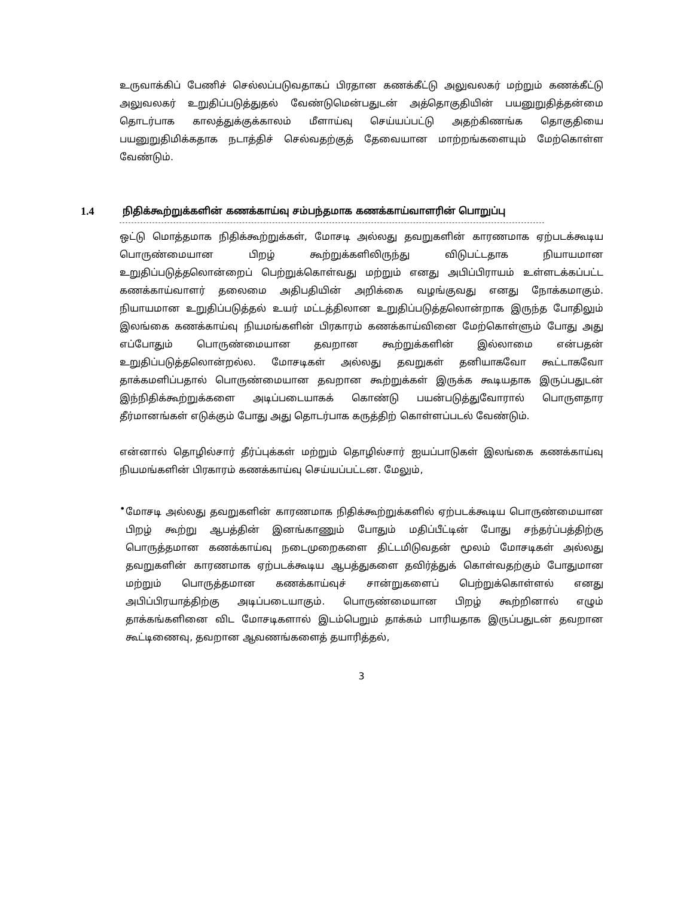உருவாக்கிப் பேணிச் செல்லப்படுவதாகப் பிரதான கணக்கீட்டு அலுவலகர் மற்றும் கணக்கீட்டு அலுவலகர் உறுதிப்படுத்துதல் வேண்டுமென்பதுடன் அத்தொகுதியின் பயனுறுதித்தன்மை தொடர்பாக காலத்துக்குக்காலம் மீளாய்வு செய்யப்பட்டு அதற்கிணங்க தொகுதியை பயனுறுதிமிக்கதாக நடாத்திச் செல்வதற்குத் தேவையான மாற்றங்களையும் மேற்கொள்ள வேண்டும்.
1.4 நிதிக்கூற்றுக்களின் கணக்காய்வு சம்பந்தமாக கணக்காய்வாளரின் பொறுப்பு
ஒட்டு மொத்தமாக நிதிக்கூற்றுக்கள், மோசடி அல்லது தவறுகளின் காரணமாக ஏற்படக்கூடிய பொருண்மையான பிறழ் கூற்றுக்களிலிருந்து விடுபட்டதாக நியாயமான உறுதிப்படுத்தலொன்றைப் பெற்றுக்கொள்வது மற்றும் எனது அபிப்பிராயம் உள்ளடக்கப்பட்ட கணக்காய்வாளர் தலைமை அதிபதியின் அறிக்கை வழங்குவது எனது நோக்கமாகும். நியாயமான உறுதிப்படுத்தல் உயர் மட்டத்திலான உறுதிப்படுத்தலொன்றாக இருந்த போதிலும் இலங்கை கணக்காய்வு நியமங்களின் பிரகாரம் கணக்காய்வினை மேற்கொள்ளும் போது அது எப்போதும் பொருண்மையான தவறான கூற்றுக்களின் இல்லாமை என்பதன் உறுதிப்படுத்தலொன்றல்ல. மோசடிகள் அல்லது தவறுகள் தனியாகவோ கூட்டாகவோ தாக்கமளிப்பதால் பொருண்மையான தவறான கூற்றுக்கள் இருக்க கூடியதாக இருப்பதுடன் இந்நிதிக்கூற்றுக்களை அடிப்படையாகக் கொண்டு பயன்படுத்துவோரால் பொருளதார தீர்மானங்கள் எடுக்கும் போது அது தொடர்பாக கருத்திற் கொள்ளப்படல் வேண்டும்.
என்னால் தொழில்சார் தீர்ப்புக்கள் மற்றும் தொழில்சார் ஐயப்பாடுகள் இலங்கை கணக்காய்வு நியமங்களின் பிரகாரம் கணக்காய்வு செய்யப்பட்டன. மேலும்,
•
மோசடி அல்லது தவறுகளின் காரணமாக நிதிக்கூற்றுக்களில் ஏற்படக்கூடிய பொருண்மையான பிறழ் கூற்று ஆபத்தின் இனங்காணும் போதும் மதிப்பீட்டின் போது சந்தர்ப்பத்திற்கு பொருத்தமான கணக்காய்வு நடைமுறைகளை திட்டமிடுவதன் மூலம் மோசடிகள் அல்லது தவறுகளின் காரணமாக ஏற்படக்கூடிய ஆபத்துகளை தவிர்த்துக் கொள்வதற்கும் போதுமான மற்றும் பொருத்தமான கணக்காய்வுச் சான்றுகளைப் பெற்றுக்கொள்ளல் எனது அபிப்பிரயாத்திற்கு அடிப்படையாகும். பொருண்மையான பிறழ் கூற்றினால் எழும் தாக்கங்களினை விட மோசடிகளால் இடம்பெறும் தாக்கம் பாரியதாக இருப்பதுடன் தவறான கூட்டிணைவு, தவறான ஆவணங்களைத் தயாரித்தல்,
3